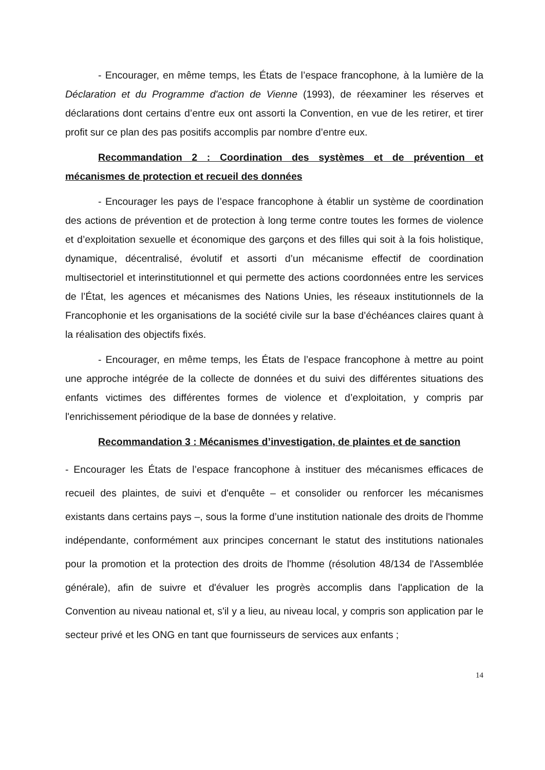- Encourager, en même temps, les États de l’espace francophone, à la lumière de la Déclaration et du Programme d'action de Vienne (1993), de réexaminer les réserves et déclarations dont certains d’entre eux ont assorti la Convention, en vue de les retirer, et tirer profit sur ce plan des pas positifs accomplis par nombre d’entre eux.
Recommandation 2 : Coordination des systèmes et de prévention et mécanismes de protection et recueil des données
- Encourager les pays de l’espace francophone à établir un système de coordination des actions de prévention et de protection à long terme contre toutes les formes de violence et d’exploitation sexuelle et économique des garçons et des filles qui soit à la fois holistique, dynamique, décentralisé, évolutif et assorti d’un mécanisme effectif de coordination multisectoriel et interinstitutionnel et qui permette des actions coordonnées entre les services de l’État, les agences et mécanismes des Nations Unies, les réseaux institutionnels de la Francophonie et les organisations de la société civile sur la base d’échéances claires quant à la réalisation des objectifs fixés.
- Encourager, en même temps, les États de l’espace francophone à mettre au point une approche intégrée de la collecte de données et du suivi des différentes situations des enfants victimes des différentes formes de violence et d’exploitation, y compris par l'enrichissement périodique de la base de données y relative.
Recommandation 3 : Mécanismes d’investigation, de plaintes et de sanction
- Encourager les États de l’espace francophone à instituer des mécanismes efficaces de recueil des plaintes, de suivi et d'enquête – et consolider ou renforcer les mécanismes existants dans certains pays –, sous la forme d’une institution nationale des droits de l'homme indépendante, conformément aux principes concernant le statut des institutions nationales pour la promotion et la protection des droits de l'homme (résolution 48/134 de l'Assemblée générale), afin de suivre et d'évaluer les progrès accomplis dans l'application de la Convention au niveau national et, s'il y a lieu, au niveau local, y compris son application par le secteur privé et les ONG en tant que fournisseurs de services aux enfants ;
14